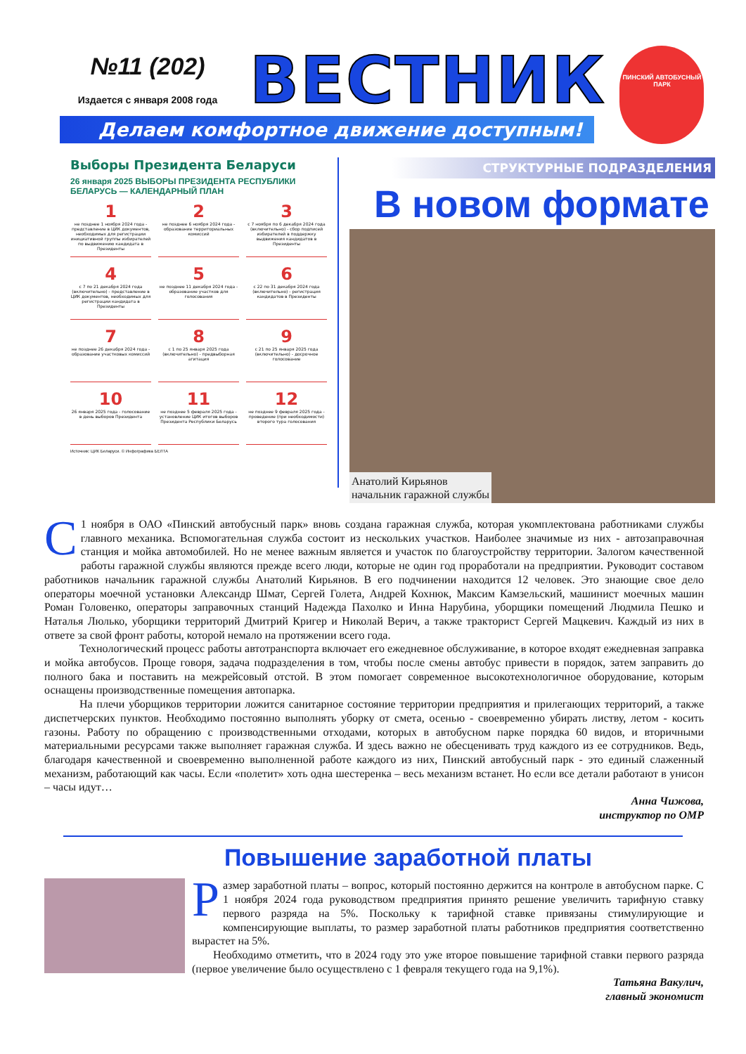№11 (202)
Издается с января 2008 года
ВЕСТНИК
ПИНСКИЙ АВТОБУСНЫЙ ПАРК
Делаем комфортное движение доступным!
Выборы Президента Беларуси
26 января 2025 ВЫБОРЫ ПРЕЗИДЕНТА РЕСПУБЛИКИ БЕЛАРУСЬ — КАЛЕНДАРНЫЙ ПЛАН
1
не позднее 1 ноября 2024 года - представление в ЦИК документов, необходимых для регистрации инициативной группы избирателей по выдвижению кандидата в Президенты
2
не позднее 6 ноября 2024 года - образование территориальных комиссий
3
с 7 ноября по 6 декабря 2024 года (включительно) - сбор подписей избирателей в поддержку выдвижения кандидатов в Президенты
4
с 7 по 21 декабря 2024 года (включительно) - представление в ЦИК документов, необходимых для регистрации кандидата в Президенты
5
не позднее 11 декабря 2024 года - образование участков для голосования
6
с 22 по 31 декабря 2024 года (включительно) - регистрация кандидатов в Президенты
7
не позднее 26 декабря 2024 года - образование участковых комиссий
8
с 1 по 25 января 2025 года (включительно) - предвыборная агитация
9
с 21 по 25 января 2025 года (включительно) - досрочное голосование
10
26 января 2025 года - голосование в день выборов Президента
11
не позднее 5 февраля 2025 года - установление ЦИК итогов выборов Президента Республики Беларусь
12
не позднее 9 февраля 2025 года - проведение (при необходимости) второго тура голосования
Источник: ЦИК Беларуси. © Инфографика БЕЛТА
СТРУКТУРНЫЕ ПОДРАЗДЕЛЕНИЯ
В новом формате
Анатолий Кирьянов
начальник гаражной службы
С 1 ноября в ОАО «Пинский автобусный парк» вновь создана гаражная служба, которая укомплектована работниками службы главного механика. Вспомогательная служба состоит из нескольких участков. Наиболее значимые из них - автозаправочная станция и мойка автомобилей. Но не менее важным является и участок по благоустройству территории. Залогом качественной работы гаражной службы являются прежде всего люди, которые не один год проработали на предприятии. Руководит составом работников начальник гаражной службы Анатолий Кирьянов. В его подчинении находится 12 человек. Это знающие свое дело операторы моечной установки Александр Шмат, Сергей Голета, Андрей Кохнюк, Максим Камзельский, машинист моечных машин Роман Головенко, операторы заправочных станций Надежда Пахолко и Инна Нарубина, уборщики помещений Людмила Пешко и Наталья Люлько, уборщики территорий Дмитрий Кригер и Николай Верич, а также тракторист Сергей Мацкевич. Каждый из них в ответе за свой фронт работы, которой немало на протяжении всего года.
Технологический процесс работы автотранспорта включает его ежедневное обслуживание, в которое входят ежедневная заправка и мойка автобусов. Проще говоря, задача подразделения в том, чтобы после смены автобус привести в порядок, затем заправить до полного бака и поставить на межрейсовый отстой. В этом помогает современное высокотехнологичное оборудование, которым оснащены производственные помещения автопарка.
На плечи уборщиков территории ложится санитарное состояние территории предприятия и прилегающих территорий, а также диспетчерских пунктов. Необходимо постоянно выполнять уборку от смета, осенью - своевременно убирать листву, летом - косить газоны. Работу по обращению с производственными отходами, которых в автобусном парке порядка 60 видов, и вторичными материальными ресурсами также выполняет гаражная служба. И здесь важно не обесценивать труд каждого из ее сотрудников. Ведь, благодаря качественной и своевременно выполненной работе каждого из них, Пинский автобусный парк - это единый слаженный механизм, работающий как часы. Если «полетит» хоть одна шестеренка – весь механизм встанет. Но если все детали работают в унисон – часы идут…
Анна Чижова,
инструктор по ОМР
Повышение заработной платы
Размер заработной платы – вопрос, который постоянно держится на контроле в автобусном парке. С 1 ноября 2024 года руководством предприятия принято решение увеличить тарифную ставку первого разряда на 5%. Поскольку к тарифной ставке привязаны стимулирующие и компенсирующие выплаты, то размер заработной платы работников предприятия соответственно вырастет на 5%.
Необходимо отметить, что в 2024 году это уже второе повышение тарифной ставки первого разряда (первое увеличение было осуществлено с 1 февраля текущего года на 9,1%).
Татьяна Вакулич,
главный экономист